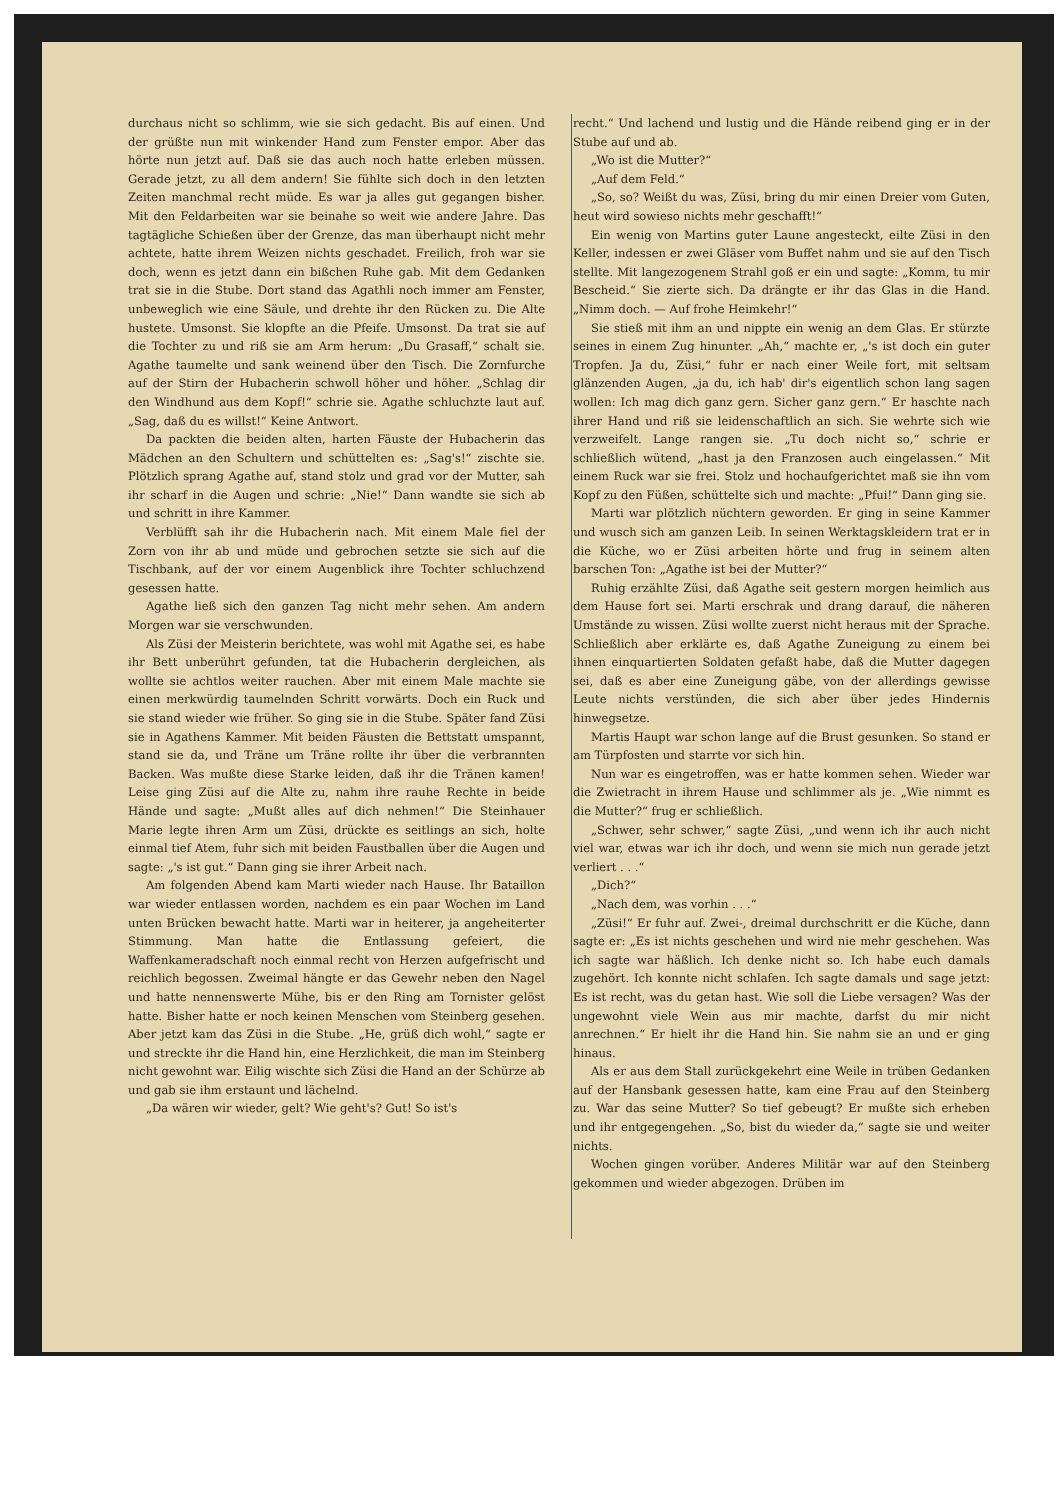durchaus nicht so schlimm, wie sie sich gedacht. Bis auf einen. Und der grüßte nun mit winkender Hand zum Fenster empor. Aber das hörte nun jetzt auf. Daß sie das auch noch hatte erleben müssen. Gerade jetzt, zu all dem andern! Sie fühlte sich doch in den letzten Zeiten manchmal recht müde. Es war ja alles gut gegangen bisher. Mit den Feldarbeiten war sie beinahe so weit wie andere Jahre. Das tagtägliche Schießen über der Grenze, das man überhaupt nicht mehr achtete, hatte ihrem Weizen nichts geschadet. Freilich, froh war sie doch, wenn es jetzt dann ein bißchen Ruhe gab. Mit dem Gedanken trat sie in die Stube. Dort stand das Agathli noch immer am Fenster, unbeweglich wie eine Säule, und drehte ihr den Rücken zu. Die Alte hustete. Umsonst. Sie klopfte an die Pfeife. Umsonst. Da trat sie auf die Tochter zu und riß sie am Arm herum: „Du Grasaff,“ schalt sie. Agathe taumelte und sank weinend über den Tisch. Die Zornfurche auf der Stirn der Hubacherin schwoll höher und höher. „Schlag dir den Windhund aus dem Kopf!“ schrie sie. Agathe schluchzte laut auf. „Sag, daß du es willst!“ Keine Antwort.
Da packten die beiden alten, harten Fäuste der Hubacherin das Mädchen an den Schultern und schüttelten es: „Sag's!“ zischte sie. Plötzlich sprang Agathe auf, stand stolz und grad vor der Mutter, sah ihr scharf in die Augen und schrie: „Nie!“ Dann wandte sie sich ab und schritt in ihre Kammer.
Verblüfft sah ihr die Hubacherin nach. Mit einem Male fiel der Zorn von ihr ab und müde und gebrochen setzte sie sich auf die Tischbank, auf der vor einem Augenblick ihre Tochter schluchzend gesessen hatte.
Agathe ließ sich den ganzen Tag nicht mehr sehen. Am andern Morgen war sie verschwunden.
Als Züsi der Meisterin berichtete, was wohl mit Agathe sei, es habe ihr Bett unberührt gefunden, tat die Hubacherin dergleichen, als wollte sie achtlos weiter rauchen. Aber mit einem Male machte sie einen merkwürdig taumelnden Schritt vorwärts. Doch ein Ruck und sie stand wieder wie früher. So ging sie in die Stube. Später fand Züsi sie in Agathens Kammer. Mit beiden Fäusten die Bettstatt umspannt, stand sie da, und Träne um Träne rollte ihr über die verbrannten Backen. Was mußte diese Starke leiden, daß ihr die Tränen kamen! Leise ging Züsi auf die Alte zu, nahm ihre rauhe Rechte in beide Hände und sagte: „Mußt alles auf dich nehmen!“ Die Steinhauer Marie legte ihren Arm um Züsi, drückte es seitlings an sich, holte einmal tief Atem, fuhr sich mit beiden Faustballen über die Augen und sagte: „'s ist gut.“ Dann ging sie ihrer Arbeit nach.
Am folgenden Abend kam Marti wieder nach Hause. Ihr Bataillon war wieder entlassen worden, nachdem es ein paar Wochen im Land unten Brücken bewacht hatte. Marti war in heiterer, ja angeheiterter Stimmung. Man hatte die Entlassung gefeiert, die Waffenkameradschaft noch einmal recht von Herzen aufgefrischt und reichlich begossen. Zweimal hängte er das Gewehr neben den Nagel und hatte nennenswerte Mühe, bis er den Ring am Tornister gelöst hatte. Bisher hatte er noch keinen Menschen vom Steinberg gesehen. Aber jetzt kam das Züsi in die Stube. „He, grüß dich wohl,“ sagte er und streckte ihr die Hand hin, eine Herzlichkeit, die man im Steinberg nicht gewohnt war. Eilig wischte sich Züsi die Hand an der Schürze ab und gab sie ihm erstaunt und lächelnd.
„Da wären wir wieder, gelt? Wie geht's? Gut! So ist's
recht.“ Und lachend und lustig und die Hände reibend ging er in der Stube auf und ab.
„Wo ist die Mutter?“
„Auf dem Feld.“
„So, so? Weißt du was, Züsi, bring du mir einen Dreier vom Guten, heut wird sowieso nichts mehr geschafft!“
Ein wenig von Martins guter Laune angesteckt, eilte Züsi in den Keller, indessen er zwei Gläser vom Buffet nahm und sie auf den Tisch stellte. Mit langezogenem Strahl goß er ein und sagte: „Komm, tu mir Bescheid.“ Sie zierte sich. Da drängte er ihr das Glas in die Hand. „Nimm doch. — Auf frohe Heimkehr!“
Sie stieß mit ihm an und nippte ein wenig an dem Glas. Er stürzte seines in einem Zug hinunter. „Ah,“ machte er, „'s ist doch ein guter Tropfen. Ja du, Züsi,“ fuhr er nach einer Weile fort, mit seltsam glänzenden Augen, „ja du, ich hab' dir's eigentlich schon lang sagen wollen: Ich mag dich ganz gern. Sicher ganz gern.“ Er haschte nach ihrer Hand und riß sie leidenschaftlich an sich. Sie wehrte sich wie verzweifelt. Lange rangen sie. „Tu doch nicht so,“ schrie er schließlich wütend, „hast ja den Franzosen auch eingelassen.“ Mit einem Ruck war sie frei. Stolz und hochaufgerichtet maß sie ihn vom Kopf zu den Füßen, schüttelte sich und machte: „Pfui!“ Dann ging sie.
Marti war plötzlich nüchtern geworden. Er ging in seine Kammer und wusch sich am ganzen Leib. In seinen Werktagskleidern trat er in die Küche, wo er Züsi arbeiten hörte und frug in seinem alten barschen Ton: „Agathe ist bei der Mutter?“
Ruhig erzählte Züsi, daß Agathe seit gestern morgen heimlich aus dem Hause fort sei. Marti erschrak und drang darauf, die näheren Umstände zu wissen. Züsi wollte zuerst nicht heraus mit der Sprache. Schließlich aber erklärte es, daß Agathe Zuneigung zu einem bei ihnen einquartierten Soldaten gefaßt habe, daß die Mutter dagegen sei, daß es aber eine Zuneigung gäbe, von der allerdings gewisse Leute nichts verstünden, die sich aber über jedes Hindernis hinwegsetze.
Martis Haupt war schon lange auf die Brust gesunken. So stand er am Türpfosten und starrte vor sich hin.
Nun war es eingetroffen, was er hatte kommen sehen. Wieder war die Zwietracht in ihrem Hause und schlimmer als je. „Wie nimmt es die Mutter?“ frug er schließlich.
„Schwer, sehr schwer,“ sagte Züsi, „und wenn ich ihr auch nicht viel war, etwas war ich ihr doch, und wenn sie mich nun gerade jetzt verliert . . .“
„Dich?“
„Nach dem, was vorhin . . .“
„Züsi!“ Er fuhr auf. Zwei-, dreimal durchschritt er die Küche, dann sagte er: „Es ist nichts geschehen und wird nie mehr geschehen. Was ich sagte war häßlich. Ich denke nicht so. Ich habe euch damals zugehört. Ich konnte nicht schlafen. Ich sagte damals und sage jetzt: Es ist recht, was du getan hast. Wie soll die Liebe versagen? Was der ungewohnt viele Wein aus mir machte, darfst du mir nicht anrechnen.“ Er hielt ihr die Hand hin. Sie nahm sie an und er ging hinaus.
Als er aus dem Stall zurückgekehrt eine Weile in trüben Gedanken auf der Hansbank gesessen hatte, kam eine Frau auf den Steinberg zu. War das seine Mutter? So tief gebeugt? Er mußte sich erheben und ihr entgegengehen. „So, bist du wieder da,“ sagte sie und weiter nichts.
Wochen gingen vorüber. Anderes Militär war auf den Steinberg gekommen und wieder abgezogen. Drüben im